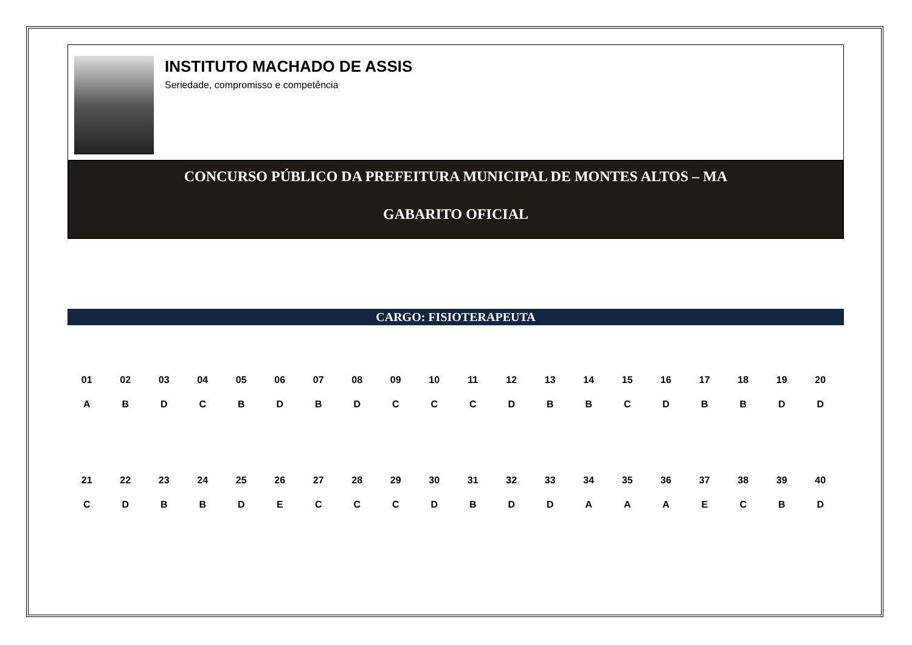INSTITUTO MACHADO DE ASSIS
Seriedade, compromisso e competência
CONCURSO PÚBLICO DA PREFEITURA MUNICIPAL DE MONTES ALTOS – MA
GABARITO OFICIAL
CARGO: FISIOTERAPEUTA
| 01 | 02 | 03 | 04 | 05 | 06 | 07 | 08 | 09 | 10 | 11 | 12 | 13 | 14 | 15 | 16 | 17 | 18 | 19 | 20 |
| A | B | D | C | B | D | B | D | C | C | C | D | B | B | C | D | B | B | D | D |
| 21 | 22 | 23 | 24 | 25 | 26 | 27 | 28 | 29 | 30 | 31 | 32 | 33 | 34 | 35 | 36 | 37 | 38 | 39 | 40 |
| C | D | B | B | D | E | C | C | C | D | B | D | D | A | A | A | E | C | B | D |